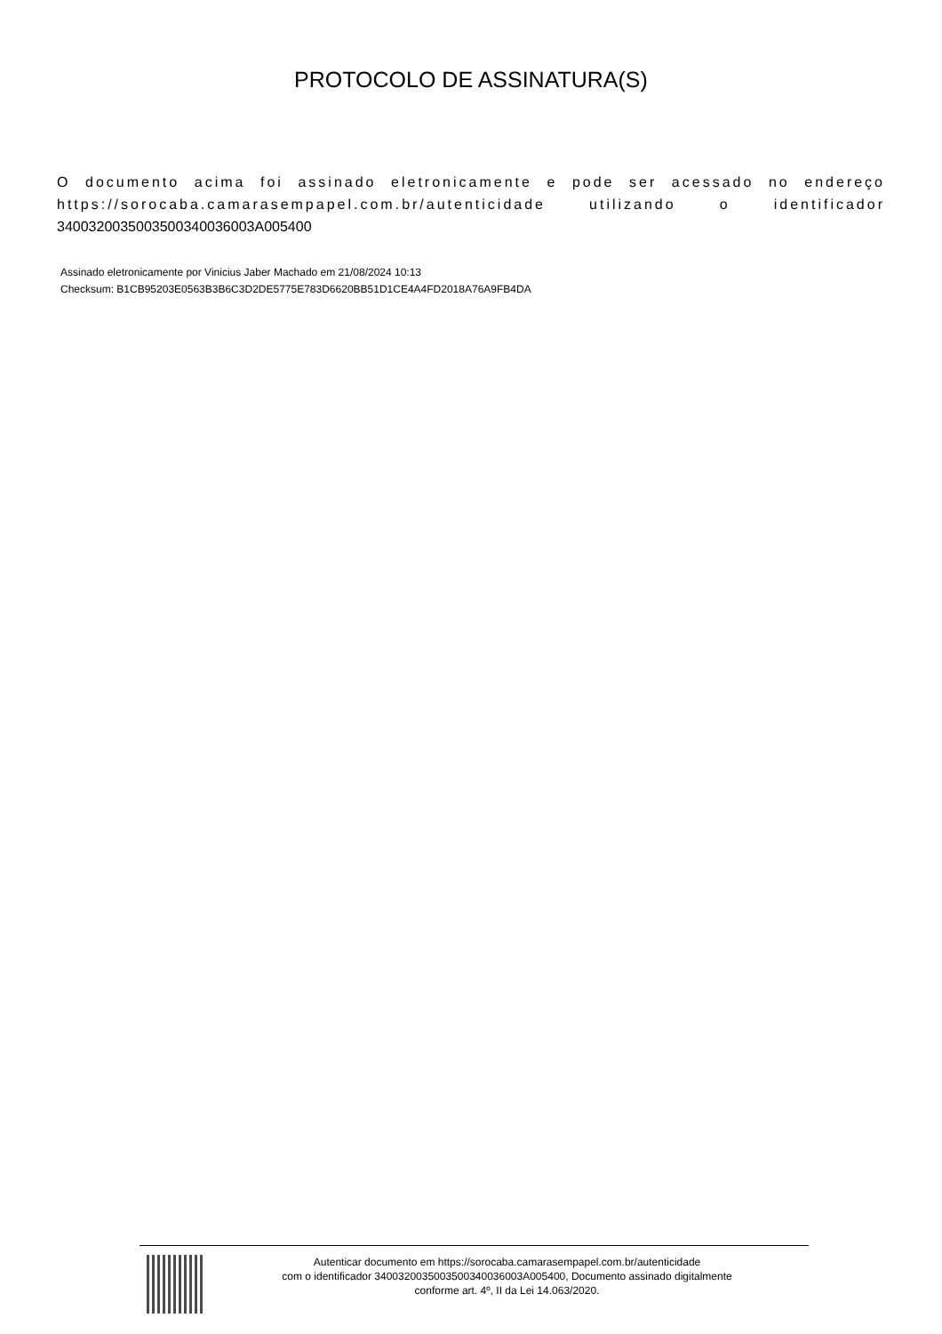PROTOCOLO DE ASSINATURA(S)
O documento acima foi assinado eletronicamente e pode ser acessado no endereço https://sorocaba.camarasempapel.com.br/autenticidade utilizando o identificador 340032003500350034003600​3A005400
Assinado eletronicamente por Vinicius Jaber Machado em 21/08/2024 10:13
Checksum: B1CB95203E0563B3B6C3D2DE5775E783D6620BB51D1CE4A4FD2018A76A9FB4DA
Autenticar documento em https://sorocaba.camarasempapel.com.br/autenticidade
com o identificador 3400320035003500340036003A005400, Documento assinado digitalmente
conforme art. 4º, II da Lei 14.063/2020.